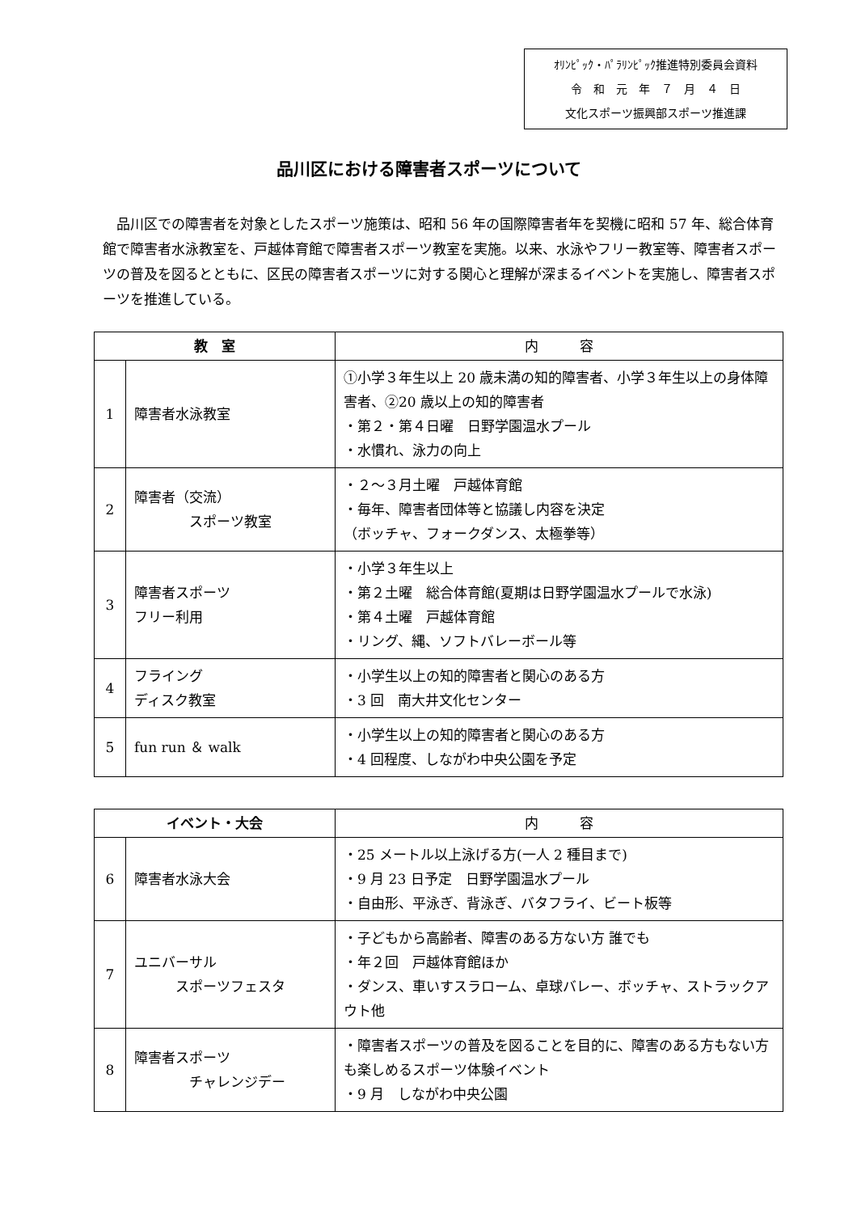ｵﾘﾝﾋﾟｯｸ・ﾊﾟﾗﾘﾝﾋﾟｯｸ推進特別委員会資料
令　和　元　年　７　月　４　日
文化スポーツ振興部スポーツ推進課
品川区における障害者スポーツについて
品川区での障害者を対象としたスポーツ施策は、昭和 56 年の国際障害者年を契機に昭和 57 年、総合体育館で障害者水泳教室を、戸越体育館で障害者スポーツ教室を実施。以来、水泳やフリー教室等、障害者スポーツの普及を図るとともに、区民の障害者スポーツに対する関心と理解が深まるイベントを実施し、障害者スポーツを推進している。
| 教 室 | | 内 容 |
| --- | --- | --- |
| 1 | 障害者水泳教室 | ①小学３年生以上 20 歳未満の知的障害者、小学３年生以上の身体障害者、②20 歳以上の知的障害者 ・第２・第４日曜 日野学園温水プール ・水慣れ、泳力の向上 |
| 2 | 障害者（交流） スポーツ教室 | ・２～３月土曜 戸越体育館 ・毎年、障害者団体等と協議し内容を決定 （ボッチャ、フォークダンス、太極拳等） |
| 3 | 障害者スポーツ フリー利用 | ・小学３年生以上 ・第２土曜 総合体育館(夏期は日野学園温水プールで水泳) ・第４土曜 戸越体育館 ・リング、縄、ソフトバレーボール等 |
| 4 | フライング ディスク教室 | ・小学生以上の知的障害者と関心のある方 ・3 回 南大井文化センター |
| 5 | fun run ＆ walk | ・小学生以上の知的障害者と関心のある方 ・4 回程度、しながわ中央公園を予定 |
| イベント・大会 | | 内 容 |
| --- | --- | --- |
| 6 | 障害者水泳大会 | ・25 メートル以上泳げる方(一人 2 種目まで) ・9 月 23 日予定 日野学園温水プール ・自由形、平泳ぎ、背泳ぎ、バタフライ、ビート板等 |
| 7 | ユニバーサル スポーツフェスタ | ・子どもから高齢者、障害のある方ない方 誰でも ・年２回 戸越体育館ほか ・ダンス、車いすスラローム、卓球バレー、ボッチャ、ストラックアウト他 |
| 8 | 障害者スポーツ チャレンジデー | ・障害者スポーツの普及を図ることを目的に、障害のある方もない方も楽しめるスポーツ体験イベント ・9 月 しながわ中央公園 |